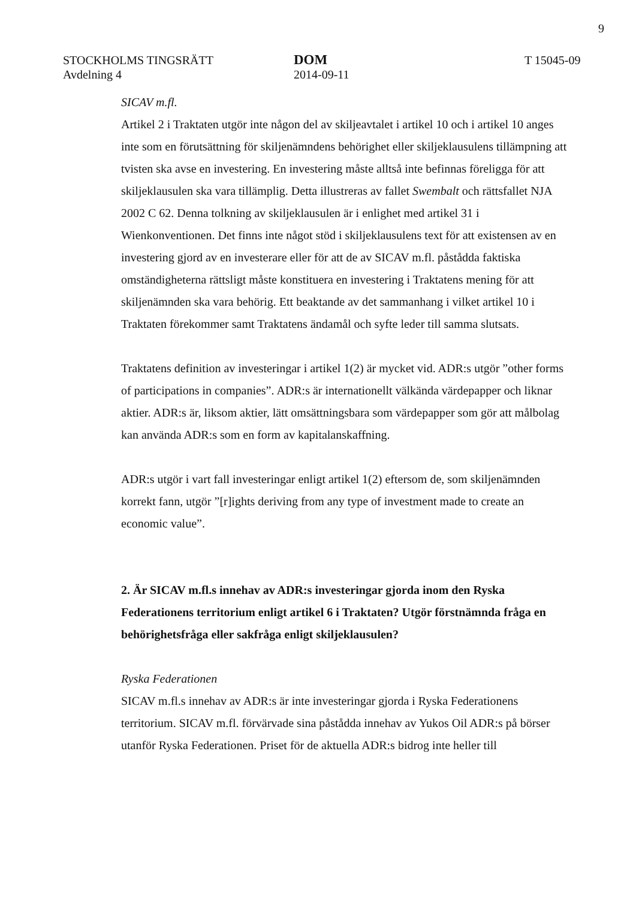9
STOCKHOLMS TINGSRÄTT
Avdelning 4
DOM
2014-09-11
T 15045-09
SICAV m.fl.
Artikel 2 i Traktaten utgör inte någon del av skiljeavtalet i artikel 10 och i artikel 10 anges inte som en förutsättning för skiljenämndens behörighet eller skiljeklausulens tillämpning att tvisten ska avse en investering. En investering måste alltså inte befinnas föreligga för att skiljeklausulen ska vara tillämplig. Detta illustreras av fallet Swembalt och rättsfallet NJA 2002 C 62. Denna tolkning av skiljeklausulen är i enlighet med artikel 31 i Wienkonventionen. Det finns inte något stöd i skiljeklausulens text för att existensen av en investering gjord av en investerare eller för att de av SICAV m.fl. påstådda faktiska omständigheterna rättsligt måste konstituera en investering i Traktatens mening för att skiljenämnden ska vara behörig. Ett beaktande av det sammanhang i vilket artikel 10 i Traktaten förekommer samt Traktatens ändamål och syfte leder till samma slutsats.
Traktatens definition av investeringar i artikel 1(2) är mycket vid. ADR:s utgör ”other forms of participations in companies”. ADR:s är internationellt välkända värdepapper och liknar aktier. ADR:s är, liksom aktier, lätt omsättningsbara som värdepapper som gör att målbolag kan använda ADR:s som en form av kapitalanskaffning.
ADR:s utgör i vart fall investeringar enligt artikel 1(2) eftersom de, som skiljenämnden korrekt fann, utgör ”[r]ights deriving from any type of investment made to create an economic value”.
2. Är SICAV m.fl.s innehav av ADR:s investeringar gjorda inom den Ryska Federationens territorium enligt artikel 6 i Traktaten? Utgör förstnämnda fråga en behörighetsfråga eller sakfråga enligt skiljeklausulen?
Ryska Federationen
SICAV m.fl.s innehav av ADR:s är inte investeringar gjorda i Ryska Federationens territorium. SICAV m.fl. förvärvade sina påstådda innehav av Yukos Oil ADR:s på börser utanför Ryska Federationen. Priset för de aktuella ADR:s bidrog inte heller till